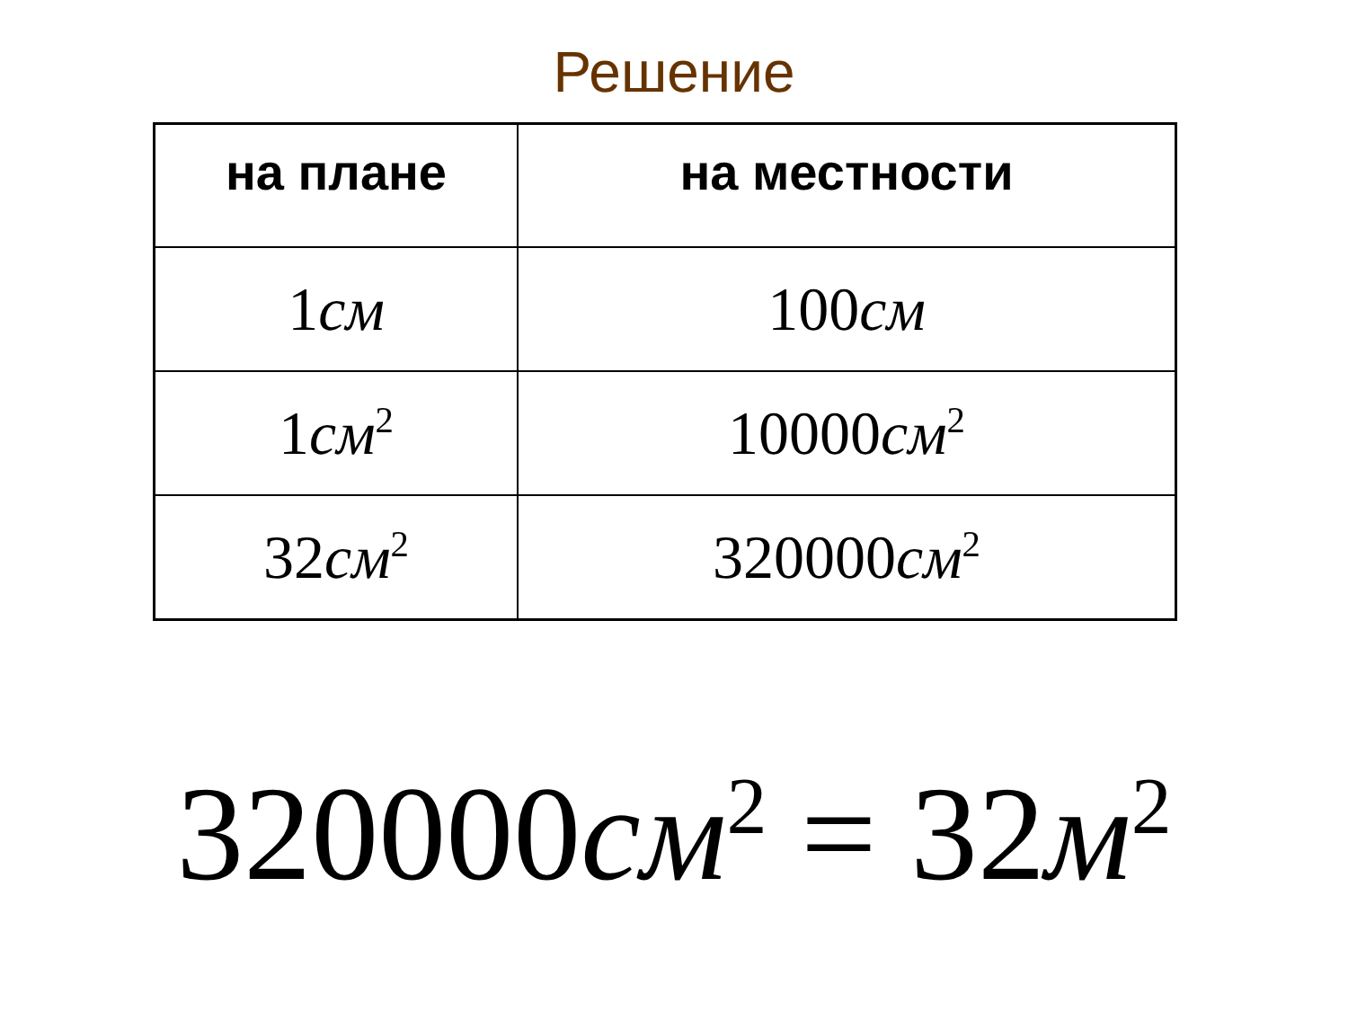Решение
| на плане | на местности |
| --- | --- |
| 1 см | 100 см |
| 1 см<sup>2</sup> | 10000 см<sup>2</sup> |
| 32 см<sup>2</sup> | 320000 см<sup>2</sup> |
320000см<sup>2</sup> = 32м<sup>2</sup>